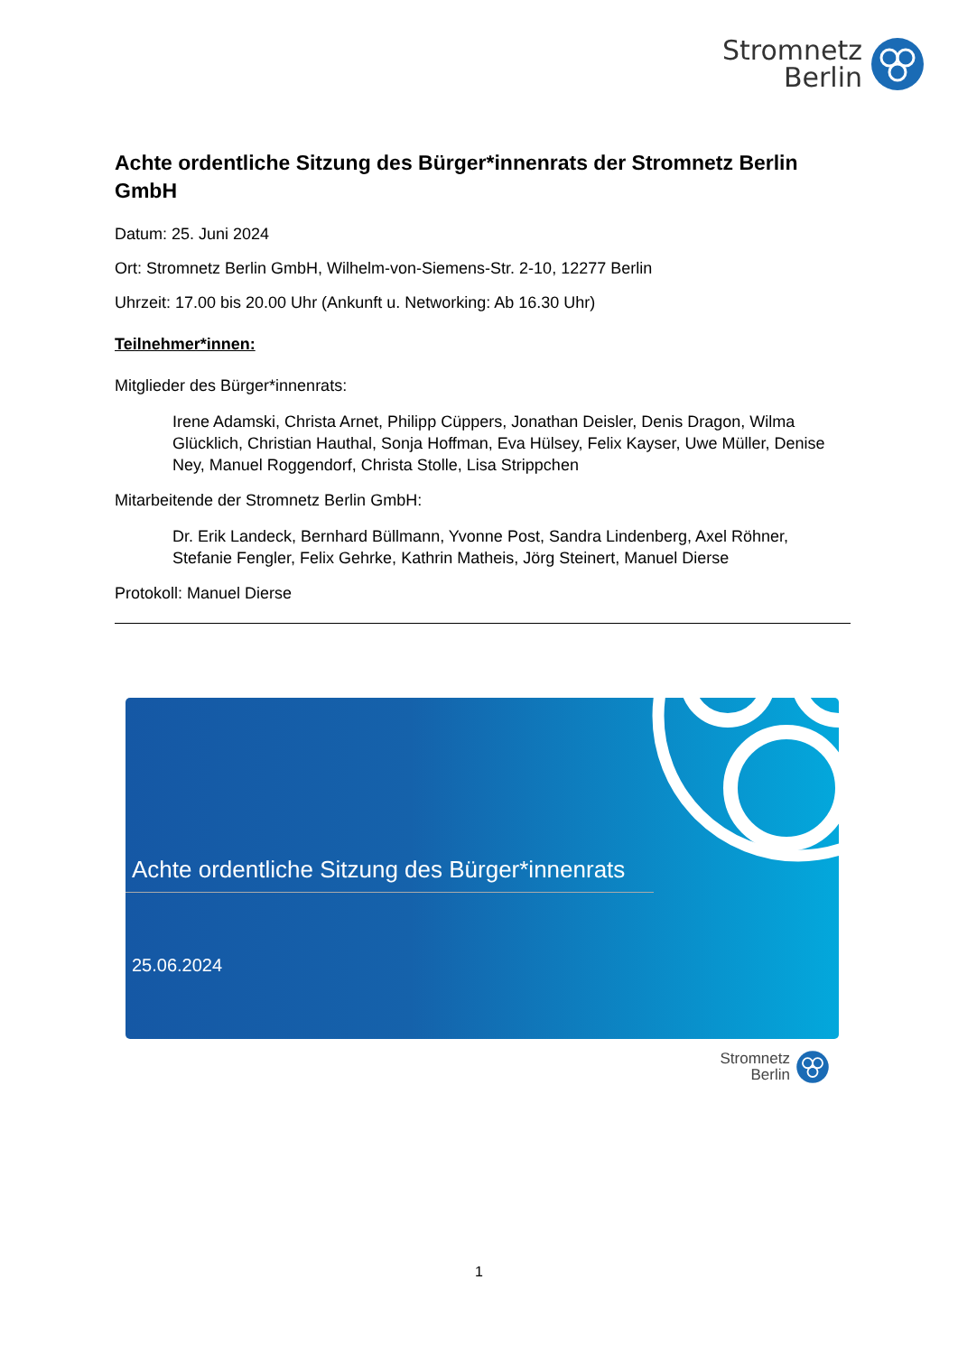Stromnetz
Berlin
Achte ordentliche Sitzung des Bürger*innenrats der Stromnetz Berlin GmbH
Datum: 25. Juni 2024
Ort: Stromnetz Berlin GmbH, Wilhelm-von-Siemens-Str. 2-10, 12277 Berlin
Uhrzeit: 17.00 bis 20.00 Uhr (Ankunft u. Networking: Ab 16.30 Uhr)
Teilnehmer*innen:
Mitglieder des Bürger*innenrats:
Irene Adamski, Christa Arnet, Philipp Cüppers, Jonathan Deisler, Denis Dragon, Wilma Glücklich, Christian Hauthal, Sonja Hoffman, Eva Hülsey, Felix Kayser, Uwe Müller, Denise Ney, Manuel Roggendorf, Christa Stolle, Lisa Strippchen
Mitarbeitende der Stromnetz Berlin GmbH:
Dr. Erik Landeck, Bernhard Büllmann, Yvonne Post, Sandra Lindenberg, Axel Röhner, Stefanie Fengler, Felix Gehrke, Kathrin Matheis, Jörg Steinert, Manuel Dierse
Protokoll: Manuel Dierse
Achte ordentliche Sitzung des Bürger*innenrats
25.06.2024
Stromnetz
Berlin
1